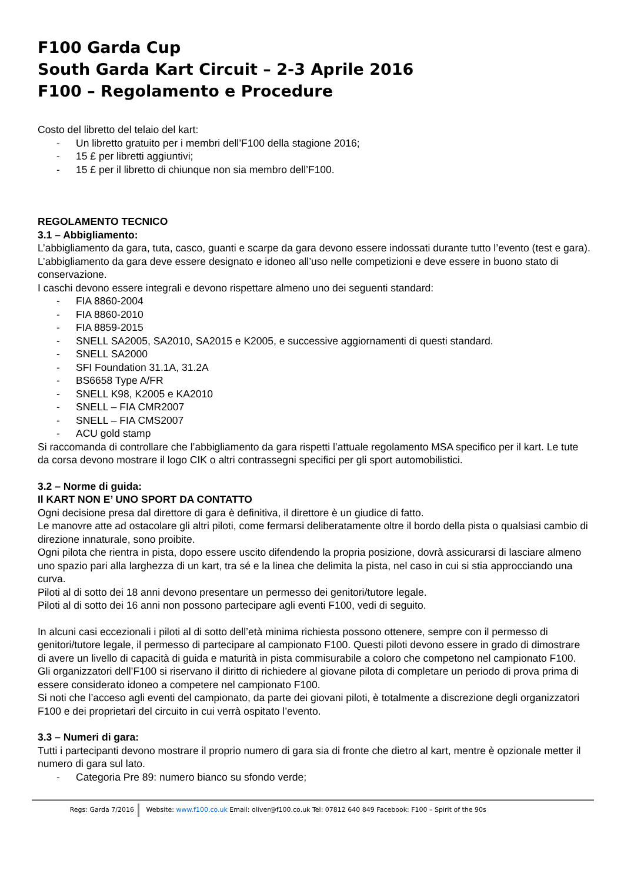F100 Garda Cup
South Garda Kart Circuit – 2-3 Aprile 2016
F100 – Regolamento e Procedure
Costo del libretto del telaio del kart:
- Un libretto gratuito per i membri dell’F100 della stagione 2016;
- 15 £ per libretti aggiuntivi;
- 15 £ per il libretto di chiunque non sia membro dell’F100.
REGOLAMENTO TECNICO
3.1 – Abbigliamento:
L’abbigliamento da gara, tuta, casco, guanti e scarpe da gara devono essere indossati durante tutto l’evento (test e gara).
L’abbigliamento da gara deve essere designato e idoneo all’uso nelle competizioni e deve essere in buono stato di conservazione.
I caschi devono essere integrali e devono rispettare almeno uno dei seguenti standard:
- FIA 8860-2004
- FIA 8860-2010
- FIA 8859-2015
- SNELL SA2005, SA2010, SA2015 e K2005, e successive aggiornamenti di questi standard.
- SNELL SA2000
- SFI Foundation 31.1A, 31.2A
- BS6658 Type A/FR
- SNELL K98, K2005 e KA2010
- SNELL – FIA CMR2007
- SNELL – FIA CMS2007
- ACU gold stamp
Si raccomanda di controllare che l’abbigliamento da gara rispetti l’attuale regolamento MSA specifico per il kart. Le tute da corsa devono mostrare il logo CIK o altri contrassegni specifici per gli sport automobilistici.
3.2 – Norme di guida:
Il KART NON E’ UNO SPORT DA CONTATTO
Ogni decisione presa dal direttore di gara è definitiva, il direttore è un giudice di fatto.
Le manovre atte ad ostacolare gli altri piloti, come fermarsi deliberatamente oltre il bordo della pista o qualsiasi cambio di direzione innaturale, sono proibite.
Ogni pilota che rientra in pista, dopo essere uscito difendendo la propria posizione, dovrà assicurarsi di lasciare almeno uno spazio pari alla larghezza di un kart, tra sé e la linea che delimita la pista, nel caso in cui si stia approcciando una curva.
Piloti al di sotto dei 18 anni devono presentare un permesso dei genitori/tutore legale.
Piloti al di sotto dei 16 anni non possono partecipare agli eventi F100, vedi di seguito.
In alcuni casi eccezionali i piloti al di sotto dell’età minima richiesta possono ottenere, sempre con il permesso di genitori/tutore legale, il permesso di partecipare al campionato F100. Questi piloti devono essere in grado di dimostrare di avere un livello di capacità di guida e maturità in pista commisurabile a coloro che competono nel campionato F100.
Gli organizzatori dell’F100 si riservano il diritto di richiedere al giovane pilota di completare un periodo di prova prima di essere considerato idoneo a competere nel campionato F100.
Si noti che l’acceso agli eventi del campionato, da parte dei giovani piloti, è totalmente a discrezione degli organizzatori F100 e dei proprietari del circuito in cui verrà ospitato l’evento.
3.3 – Numeri di gara:
Tutti i partecipanti devono mostrare il proprio numero di gara sia di fronte che dietro al kart, mentre è opzionale metter il numero di gara sul lato.
- Categoria Pre 89: numero bianco su sfondo verde;
Regs: Garda 7/2016 Website: www.f100.co.uk Email: oliver@f100.co.uk Tel: 07812 640 849 Facebook: F100 – Spirit of the 90s